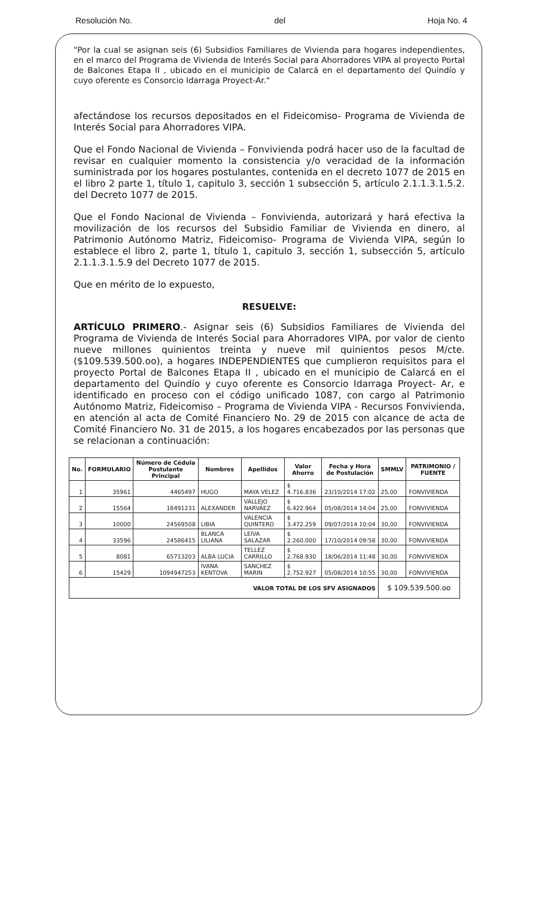Resolución No. del Hoja No. 4
"Por la cual se asignan seis (6) Subsidios Familiares de Vivienda para hogares independientes, en el marco del Programa de Vivienda de Interés Social para Ahorradores VIPA al proyecto Portal de Balcones Etapa II , ubicado en el municipio de Calarcá en el departamento del Quindío y cuyo oferente es Consorcio Idarraga Proyect-Ar."
afectándose los recursos depositados en el Fideicomiso- Programa de Vivienda de Interés Social para Ahorradores VIPA.
Que el Fondo Nacional de Vivienda – Fonvivienda podrá hacer uso de la facultad de revisar en cualquier momento la consistencia y/o veracidad de la información suministrada por los hogares postulantes, contenida en el decreto 1077 de 2015 en el libro 2 parte 1, título 1, capitulo 3, sección 1 subsección 5, artículo 2.1.1.3.1.5.2. del Decreto 1077 de 2015.
Que el Fondo Nacional de Vivienda – Fonvivienda, autorizará y hará efectiva la movilización de los recursos del Subsidio Familiar de Vivienda en dinero, al Patrimonio Autónomo Matriz, Fideicomiso- Programa de Vivienda VIPA, según lo establece el libro 2, parte 1, título 1, capitulo 3, sección 1, subsección 5, artículo 2.1.1.3.1.5.9 del Decreto 1077 de 2015.
Que en mérito de lo expuesto,
RESUELVE:
ARTÍCULO PRIMERO.- Asignar seis (6) Subsidios Familiares de Vivienda del Programa de Vivienda de Interés Social para Ahorradores VIPA, por valor de ciento nueve millones quinientos treinta y nueve mil quinientos pesos M/cte. ($109.539.500.oo), a hogares INDEPENDIENTES que cumplieron requisitos para el proyecto Portal de Balcones Etapa II , ubicado en el municipio de Calarcá en el departamento del Quindío y cuyo oferente es Consorcio Idarraga Proyect- Ar, e identificado en proceso con el código unificado 1087, con cargo al Patrimonio Autónomo Matriz, Fideicomiso – Programa de Vivienda VIPA - Recursos Fonvivienda, en atención al acta de Comité Financiero No. 29 de 2015 con alcance de acta de Comité Financiero No. 31 de 2015, a los hogares encabezados por las personas que se relacionan a continuación:
| No. | FORMULARIO | Número de Cédula Postulante Principal | Nombres | Apellidos | Valor Ahorro | Fecha y Hora de Postulación | SMMLV | PATRIMONIO / FUENTE |
| --- | --- | --- | --- | --- | --- | --- | --- | --- |
| 1 | 35961 | 4465497 | HUGO | MAYA VELEZ | $ 4.716.836 | 23/10/2014 17:02 | 25,00 | FONVIVIENDA |
| 2 | 15564 | 18491231 | ALEXANDER | VALLEJO NARVAEZ | $ 6.422.964 | 05/08/2014 14:04 | 25,00 | FONVIVIENDA |
| 3 | 10000 | 24569508 | LIBIA | VALENCIA QUINTERO | $ 3.472.259 | 09/07/2014 10:04 | 30,00 | FONVIVIENDA |
| 4 | 33596 | 24586415 | BLANCA LILIANA | LEIVA SALAZAR | $ 2.260.000 | 17/10/2014 09:58 | 30,00 | FONVIVIENDA |
| 5 | 8081 | 65713203 | ALBA LUCIA | TELLEZ CARRILLO | $ 2.768.930 | 18/06/2014 11:48 | 30,00 | FONVIVIENDA |
| 6 | 15429 | 1094947253 | IVANA KENTOVA | SANCHEZ MARIN | $ 2.752.927 | 05/08/2014 10:55 | 30,00 | FONVIVIENDA |
| VALOR TOTAL DE LOS SFV ASIGNADOS | | | | | | | $ 109.539.500.oo | |